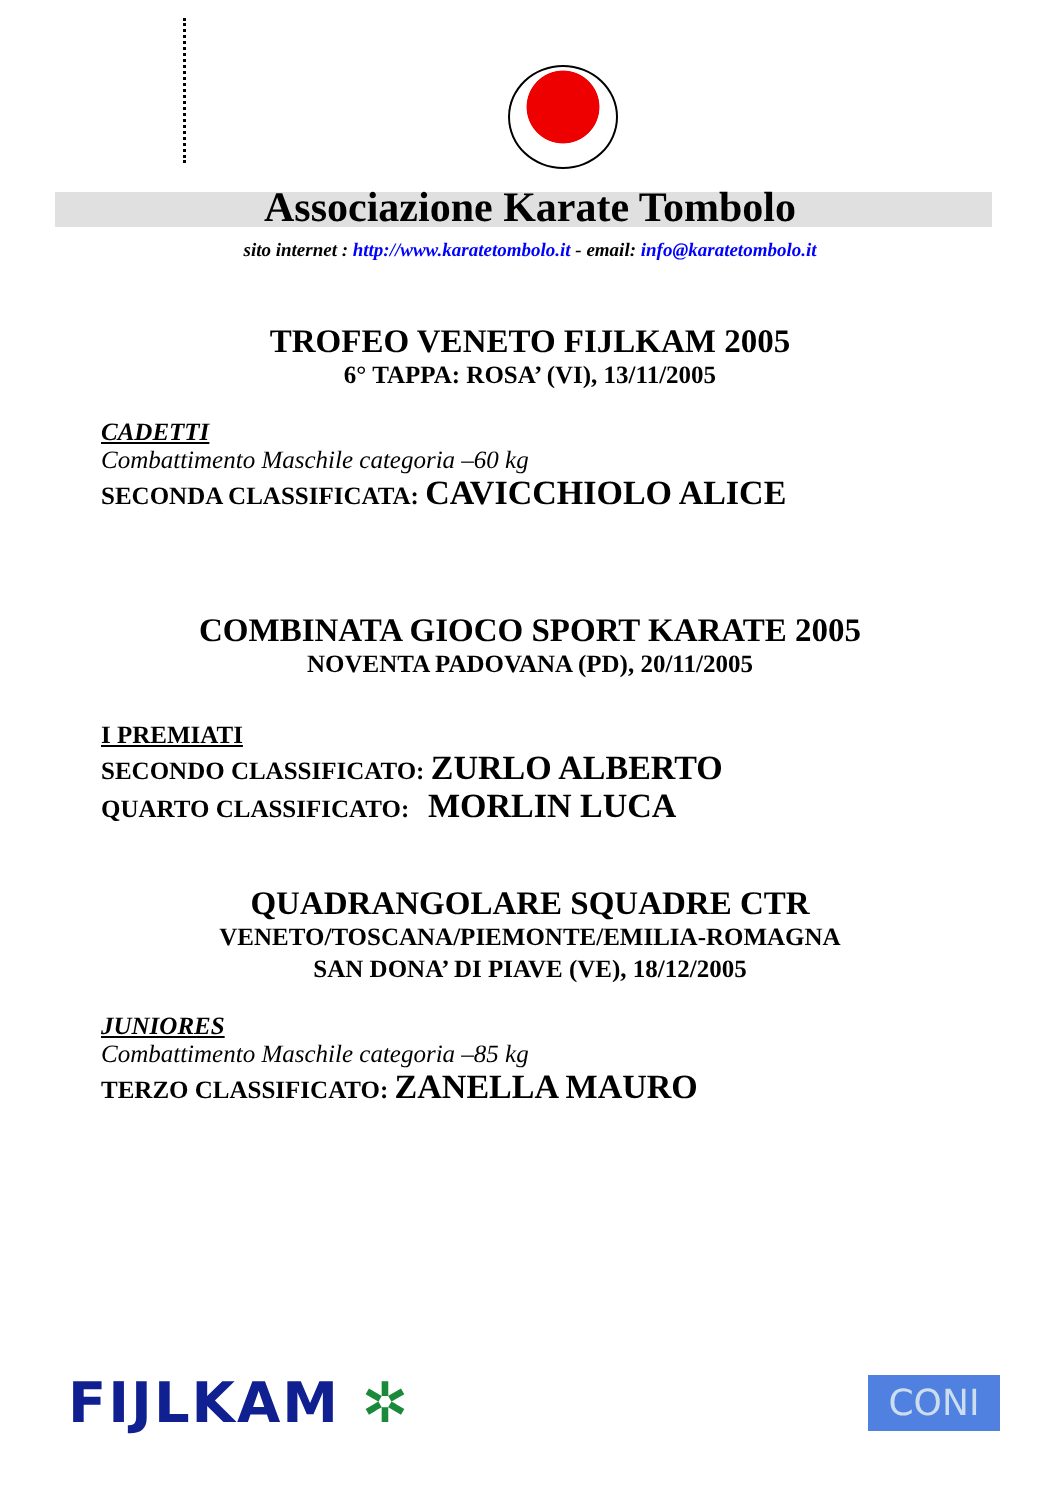Associazione Karate Tombolo
sito internet : http://www.karatetombolo.it - email: info@karatetombolo.it
TROFEO VENETO FIJLKAM 2005
6° TAPPA: ROSA’ (VI), 13/11/2005
CADETTI
Combattimento Maschile categoria –60 kg
SECONDA CLASSIFICATA: CAVICCHIOLO ALICE
COMBINATA GIOCO SPORT KARATE 2005
NOVENTA PADOVANA (PD), 20/11/2005
I PREMIATI
SECONDO CLASSIFICATO: ZURLO ALBERTO
QUARTO CLASSIFICATO: MORLIN LUCA
QUADRANGOLARE SQUADRE CTR
VENETO/TOSCANA/PIEMONTE/EMILIA-ROMAGNA
SAN DONA’ DI PIAVE (VE), 18/12/2005
JUNIORES
Combattimento Maschile categoria –85 kg
TERZO CLASSIFICATO: ZANELLA MAURO
FIJLKAM ✲
CONI